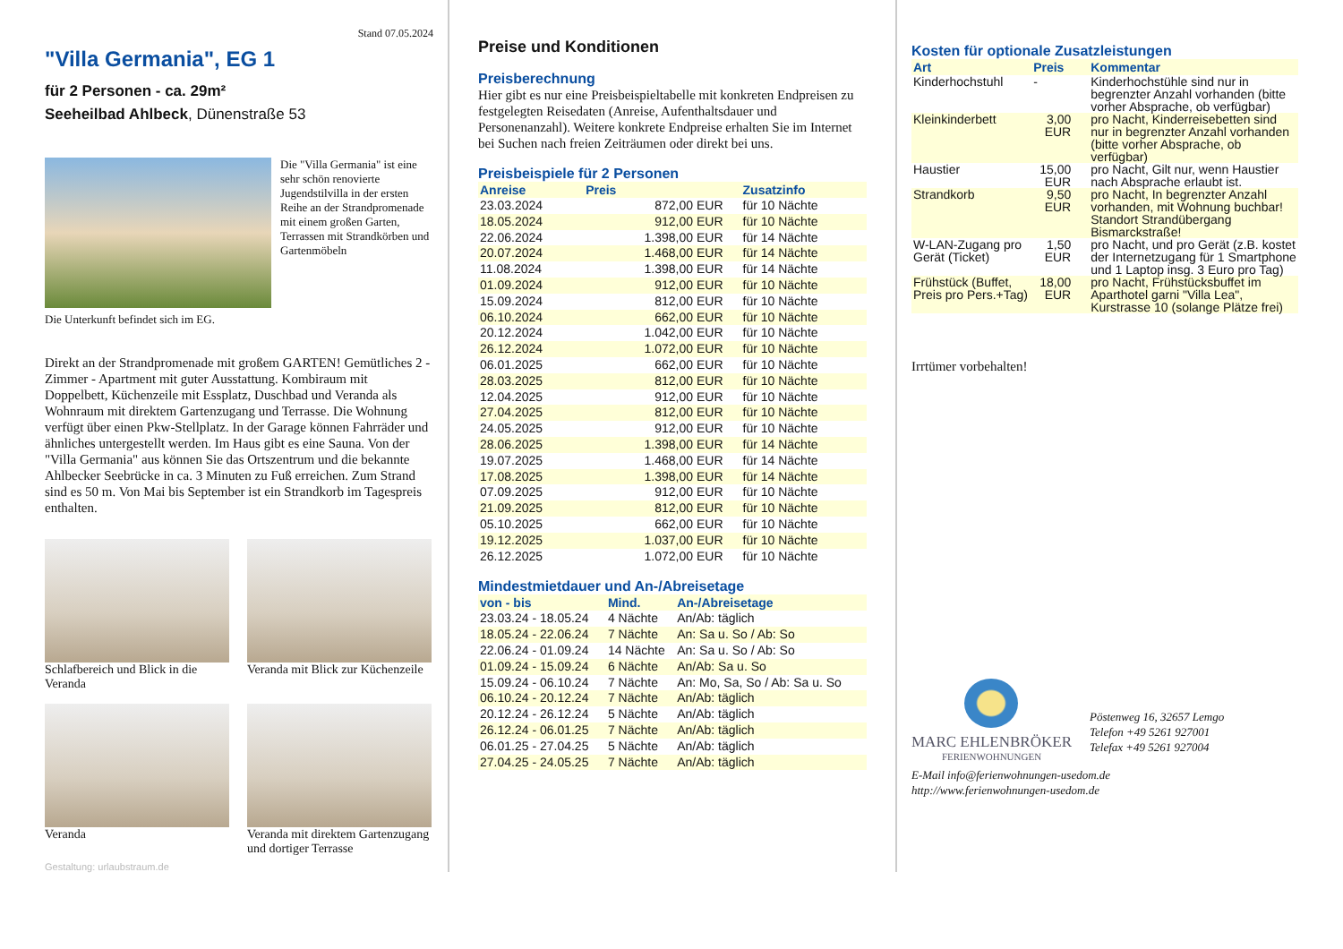Stand 07.05.2024
"Villa Germania", EG 1
für 2 Personen - ca. 29m²
Seeheilbad Ahlbeck, Dünenstraße 53
Die "Villa Germania" ist eine sehr schön renovierte Jugendstilvilla in der ersten Reihe an der Strandpromenade mit einem großen Garten, Terrassen mit Strandkörben und Gartenmöbeln
Die Unterkunft befindet sich im EG.
Direkt an der Strandpromenade mit großem GARTEN! Gemütliches 2 - Zimmer - Apartment mit guter Ausstattung. Kombiraum mit Doppelbett, Küchenzeile mit Essplatz, Duschbad und Veranda als Wohnraum mit direktem Gartenzugang und Terrasse. Die Wohnung verfügt über einen Pkw-Stellplatz. In der Garage können Fahrräder und ähnliches untergestellt werden. Im Haus gibt es eine Sauna. Von der "Villa Germania" aus können Sie das Ortszentrum und die bekannte Ahlbecker Seebrücke in ca. 3 Minuten zu Fuß erreichen. Zum Strand sind es 50 m. Von Mai bis September ist ein Strandkorb im Tagespreis enthalten.
Schlafbereich und Blick in die Veranda
Veranda mit Blick zur Küchenzeile
Veranda Veranda mit direktem Gartenzugang und dortiger Terrasse
Gestaltung: urlaubstraum.de
Preise und Konditionen
Preisberechnung
Hier gibt es nur eine Preisbeispieltabelle mit konkreten Endpreisen zu festgelegten Reisedaten (Anreise, Aufenthaltsdauer und Personenanzahl). Weitere konkrete Endpreise erhalten Sie im Internet bei Suchen nach freien Zeiträumen oder direkt bei uns.
Preisbeispiele für 2 Personen
| Anreise | Preis | Zusatzinfo |
| --- | --- | --- |
| 23.03.2024 | 872,00 EUR | für 10 Nächte |
| 18.05.2024 | 912,00 EUR | für 10 Nächte |
| 22.06.2024 | 1.398,00 EUR | für 14 Nächte |
| 20.07.2024 | 1.468,00 EUR | für 14 Nächte |
| 11.08.2024 | 1.398,00 EUR | für 14 Nächte |
| 01.09.2024 | 912,00 EUR | für 10 Nächte |
| 15.09.2024 | 812,00 EUR | für 10 Nächte |
| 06.10.2024 | 662,00 EUR | für 10 Nächte |
| 20.12.2024 | 1.042,00 EUR | für 10 Nächte |
| 26.12.2024 | 1.072,00 EUR | für 10 Nächte |
| 06.01.2025 | 662,00 EUR | für 10 Nächte |
| 28.03.2025 | 812,00 EUR | für 10 Nächte |
| 12.04.2025 | 912,00 EUR | für 10 Nächte |
| 27.04.2025 | 812,00 EUR | für 10 Nächte |
| 24.05.2025 | 912,00 EUR | für 10 Nächte |
| 28.06.2025 | 1.398,00 EUR | für 14 Nächte |
| 19.07.2025 | 1.468,00 EUR | für 14 Nächte |
| 17.08.2025 | 1.398,00 EUR | für 14 Nächte |
| 07.09.2025 | 912,00 EUR | für 10 Nächte |
| 21.09.2025 | 812,00 EUR | für 10 Nächte |
| 05.10.2025 | 662,00 EUR | für 10 Nächte |
| 19.12.2025 | 1.037,00 EUR | für 10 Nächte |
| 26.12.2025 | 1.072,00 EUR | für 10 Nächte |
Mindestmietdauer und An-/Abreisetage
| von - bis | Mind. | An-/Abreisetage |
| --- | --- | --- |
| 23.03.24 - 18.05.24 | 4 Nächte | An/Ab: täglich |
| 18.05.24 - 22.06.24 | 7 Nächte | An: Sa u. So / Ab: So |
| 22.06.24 - 01.09.24 | 14 Nächte | An: Sa u. So / Ab: So |
| 01.09.24 - 15.09.24 | 6 Nächte | An/Ab: Sa u. So |
| 15.09.24 - 06.10.24 | 7 Nächte | An: Mo, Sa, So / Ab: Sa u. So |
| 06.10.24 - 20.12.24 | 7 Nächte | An/Ab: täglich |
| 20.12.24 - 26.12.24 | 5 Nächte | An/Ab: täglich |
| 26.12.24 - 06.01.25 | 7 Nächte | An/Ab: täglich |
| 06.01.25 - 27.04.25 | 5 Nächte | An/Ab: täglich |
| 27.04.25 - 24.05.25 | 7 Nächte | An/Ab: täglich |
Kosten für optionale Zusatzleistungen
| Art | Preis | Kommentar |
| --- | --- | --- |
| Kinderhochstuhl | - | Kinderhochstühle sind nur in begrenzter Anzahl vorhanden (bitte vorher Absprache, ob verfügbar) |
| Kleinkinderbett | 3,00 EUR | pro Nacht, Kinderreisebetten sind nur in begrenzter Anzahl vorhanden (bitte vorher Absprache, ob verfügbar) |
| Haustier | 15,00 EUR | pro Nacht, Gilt nur, wenn Haustier nach Absprache erlaubt ist. |
| Strandkorb | 9,50 EUR | pro Nacht, In begrenzter Anzahl vorhanden, mit Wohnung buchbar! Standort Strandübergang Bismarckstraße! |
| W-LAN-Zugang pro Gerät (Ticket) | 1,50 EUR | pro Nacht, und pro Gerät (z.B. kostet der Internetzugang für 1 Smartphone und 1 Laptop insg. 3 Euro pro Tag) |
| Frühstück (Buffet, Preis pro Pers.+Tag) | 18,00 EUR | pro Nacht, Frühstücksbuffet im Aparthotel garni "Villa Lea", Kurstrasse 10 (solange Plätze frei) |
Irrtümer vorbehalten!
MARC EHLENBRÖKER
FERIENWOHNUNGEN
Pöstenweg 16, 32657 Lemgo
Telefon +49 5261 927001
Telefax +49 5261 927004
E-Mail info@ferienwohnungen-usedom.de
http://www.ferienwohnungen-usedom.de